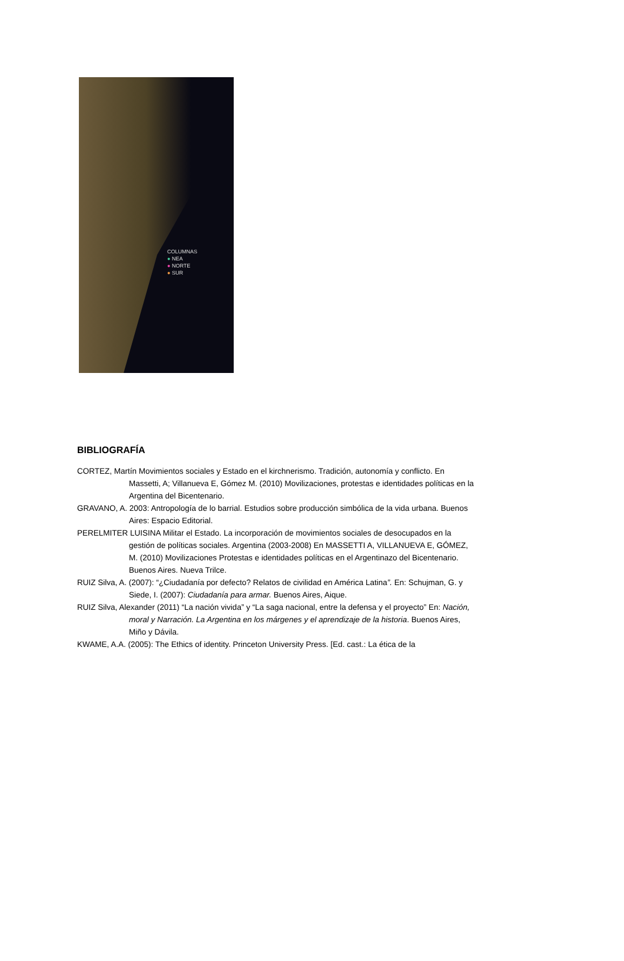COLUMNAS
● NEA
● NORTE
● SUR
BIBLIOGRAFÍA
CORTEZ, Martín Movimientos sociales y Estado en el kirchnerismo. Tradición, autonomía y conflicto. En Massetti, A; Villanueva E, Gómez M. (2010) Movilizaciones, protestas e identidades políticas en la Argentina del Bicentenario.
GRAVANO, A. 2003: Antropología de lo barrial. Estudios sobre producción simbólica de la vida urbana. Buenos Aires: Espacio Editorial.
PERELMITER LUISINA Militar el Estado. La incorporación de movimientos sociales de desocupados en la gestión de políticas sociales. Argentina (2003-2008) En MASSETTI A, VILLANUEVA E, GÓMEZ, M. (2010) Movilizaciones Protestas e identidades políticas en el Argentinazo del Bicentenario. Buenos Aires. Nueva Trilce.
RUIZ Silva, A. (2007): “¿Ciudadanía por defecto? Relatos de civilidad en América Latina”. En: Schujman, G. y Siede, I. (2007): Ciudadanía para armar. Buenos Aires, Aique.
RUIZ Silva, Alexander (2011) “La nación vivida” y “La saga nacional, entre la defensa y el proyecto” En: Nación, moral y Narración. La Argentina en los márgenes y el aprendizaje de la historia. Buenos Aires, Miño y Dávila.
KWAME, A.A. (2005): The Ethics of identity. Princeton University Press. [Ed. cast.: La ética de la